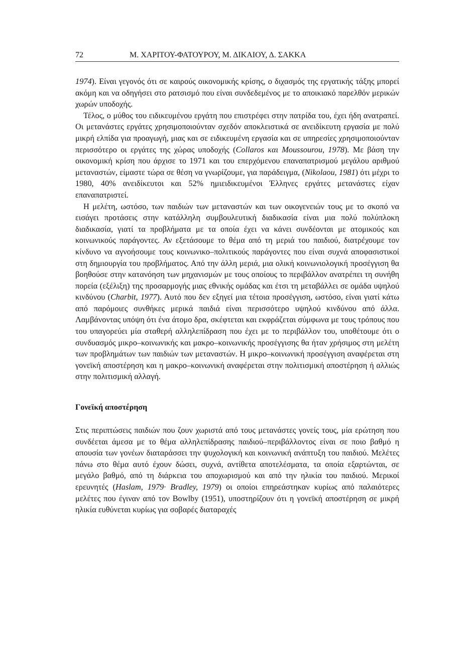72 Μ. ΧΑΡΙΤΟΥ-ΦΑΤΟΥΡΟΥ, Μ. ΔΙΚΑΙΟΥ, Δ. ΣΑΚΚΑ
1974). Είναι γεγονός ότι σε καιρούς οικονομικής κρίσης, ο διχασμός της εργατικής τάξης μπορεί ακόμη και να οδηγήσει στο ρατσισμό που είναι συνδεδεμένος με το αποικιακό παρελθόν μερικών χωρών υποδοχής.
Τέλος, ο μύθος του ειδικευμένου εργάτη που επιστρέφει στην πατρίδα του, έχει ήδη ανατραπεί. Οι μετανάστες εργάτες χρησιμοποιούνταν σχεδόν αποκλειστικά σε ανειδίκευτη εργασία με πολύ μικρή ελπίδα για προαγωγή, μιας και σε ειδικευμένη εργασία και σε υπηρεσίες χρησιμοποιούνταν περισσότερο οι εργάτες της χώρας υποδοχής (Collaros και Moussourou, 1978). Με βάση την οικονομική κρίση που άρχισε το 1971 και του επερχόμενου επαναπατρισμού μεγάλου αριθμού μεταναστών, είμαστε τώρα σε θέση να γνωρίζουμε, για παράδειγμα, (Nikolaou, 1981) ότι μέχρι το 1980, 40% ανειδίκευτοι και 52% ημιειδικευμένοι Έλληνες εργάτες μετανάστες είχαν επαναπατριστεί.
Η μελέτη, ωστόσο, των παιδιών των μεταναστών και των οικογενειών τους με το σκοπό να εισάγει προτάσεις στην κατάλληλη συμβουλευτική διαδικασία είναι μια πολύ πολύπλοκη διαδικασία, γιατί τα προβλήματα με τα οποία έχει να κάνει συνδέονται με ατομικούς και κοινωνικούς παράγοντες. Αν εξετάσουμε το θέμα από τη μεριά του παιδιού, διατρέχουμε τον κίνδυνο να αγνοήσουμε τους κοινωνικο–πολιτικούς παράγοντες που είναι συχνά αποφασιστικοί στη δημιουργία του προβλήματος. Από την άλλη μεριά, μια ολική κοινωνιολογική προσέγγιση θα βοηθούσε στην κατανόηση των μηχανισμών με τους οποίους το περιβάλλον ανατρέπει τη συνήθη πορεία (εξέλιξη) της προσαρμογής μιας εθνικής ομάδας και έτσι τη μεταβάλλει σε ομάδα υψηλού κινδύνου (Charbit, 1977). Αυτό που δεν εξηγεί μια τέτοια προσέγγιση, ωστόσο, είναι γιατί κάτω από παρόμοιες συνθήκες μερικά παιδιά είναι περισσότερο υψηλού κινδύνου από άλλα. Λαμβάνοντας υπόψη ότι ένα άτομο δρα, σκέφτεται και εκφράζεται σύμφωνα με τους τρόπους που του υπαγορεύει μία σταθερή αλληλεπίδραση που έχει με το περιβάλλον του, υποθέτουμε ότι ο συνδυασμός μικρο–κοινωνικής και μακρο–κοινωνικής προσέγγισης θα ήταν χρήσιμος στη μελέτη των προβλημάτων των παιδιών των μεταναστών. Η μικρο–κοινωνική προσέγγιση αναφέρεται στη γονεϊκή αποστέρηση και η μακρο–κοινωνική αναφέρεται στην πολιτισμική αποστέρηση ή αλλιώς στην πολιτισμική αλλαγή.
Γονεϊκή αποστέρηση
Στις περιπτώσεις παιδιών που ζουν χωριστά από τους μετανάστες γονείς τους, μία ερώτηση που συνδέεται άμεσα με το θέμα αλληλεπίδρασης παιδιού–περιβάλλοντος είναι σε ποιο βαθμό η απουσία των γονέων διαταράσσει την ψυχολογική και κοινωνική ανάπτυξη του παιδιού. Μελέτες πάνω στο θέμα αυτό έχουν δώσει, συχνά, αντίθετα αποτελέσματα, τα οποία εξαρτώνται, σε μεγάλο βαθμό, από τη διάρκεια του αποχωρισμού και από την ηλικία του παιδιού. Μερικοί ερευνητές (Haslam, 1979· Bradley, 1979) οι οποίοι επηρεάστηκαν κυρίως από παλαιότερες μελέτες που έγιναν από τον Bowlby (1951), υποστηρίζουν ότι η γονεϊκή αποστέρηση σε μικρή ηλικία ευθύνεται κυρίως για σοβαρές διαταραχές